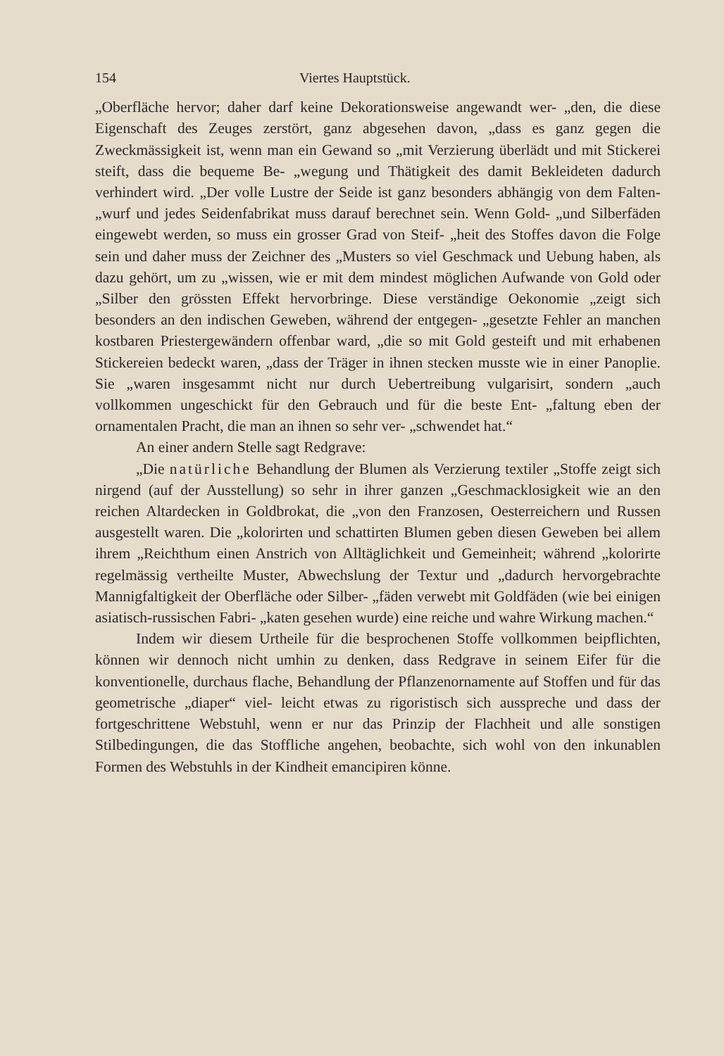154 Viertes Hauptstück.
„Oberfläche hervor; daher darf keine Dekorationsweise angewandt wer- „den, die diese Eigenschaft des Zeuges zerstört, ganz abgesehen davon, „dass es ganz gegen die Zweckmässigkeit ist, wenn man ein Gewand so „mit Verzierung überlädt und mit Stickerei steift, dass die bequeme Be- „wegung und Thätigkeit des damit Bekleideten dadurch verhindert wird. „Der volle Lustre der Seide ist ganz besonders abhängig von dem Falten- „wurf und jedes Seidenfabrikat muss darauf berechnet sein. Wenn Gold- „und Silberfäden eingewebt werden, so muss ein grosser Grad von Steif- „heit des Stoffes davon die Folge sein und daher muss der Zeichner des „Musters so viel Geschmack und Uebung haben, als dazu gehört, um zu „wissen, wie er mit dem mindest möglichen Aufwande von Gold oder „Silber den grössten Effekt hervorbringe. Diese verständige Oekonomie „zeigt sich besonders an den indischen Geweben, während der entgegen- „gesetzte Fehler an manchen kostbaren Priestergewändern offenbar ward, „die so mit Gold gesteift und mit erhabenen Stickereien bedeckt waren, „dass der Träger in ihnen stecken musste wie in einer Panoplie. Sie „waren insgesammt nicht nur durch Uebertreibung vulgarisirt, sondern „auch vollkommen ungeschickt für den Gebrauch und für die beste Ent- „faltung eben der ornamentalen Pracht, die man an ihnen so sehr ver- „schwendet hat.“
An einer andern Stelle sagt Redgrave:
„Die natürliche Behandlung der Blumen als Verzierung textiler „Stoffe zeigt sich nirgend (auf der Ausstellung) so sehr in ihrer ganzen „Geschmacklosigkeit wie an den reichen Altardecken in Goldbrokat, die „von den Franzosen, Oesterreichern und Russen ausgestellt waren. Die „kolorirten und schattirten Blumen geben diesen Geweben bei allem ihrem „Reichthum einen Anstrich von Alltäglichkeit und Gemeinheit; während „kolorirte regelmässig vertheilte Muster, Abwechslung der Textur und „dadurch hervorgebrachte Mannigfaltigkeit der Oberfläche oder Silber- „fäden verwebt mit Goldfäden (wie bei einigen asiatisch-russischen Fabri- „katen gesehen wurde) eine reiche und wahre Wirkung machen.“
Indem wir diesem Urtheile für die besprochenen Stoffe vollkommen beipflichten, können wir dennoch nicht umhin zu denken, dass Redgrave in seinem Eifer für die konventionelle, durchaus flache, Behandlung der Pflanzenornamente auf Stoffen und für das geometrische „diaper“ viel- leicht etwas zu rigoristisch sich ausspreche und dass der fortgeschrittene Webstuhl, wenn er nur das Prinzip der Flachheit und alle sonstigen Stilbedingungen, die das Stoffliche angehen, beobachte, sich wohl von den inkunablen Formen des Webstuhls in der Kindheit emancipiren könne.